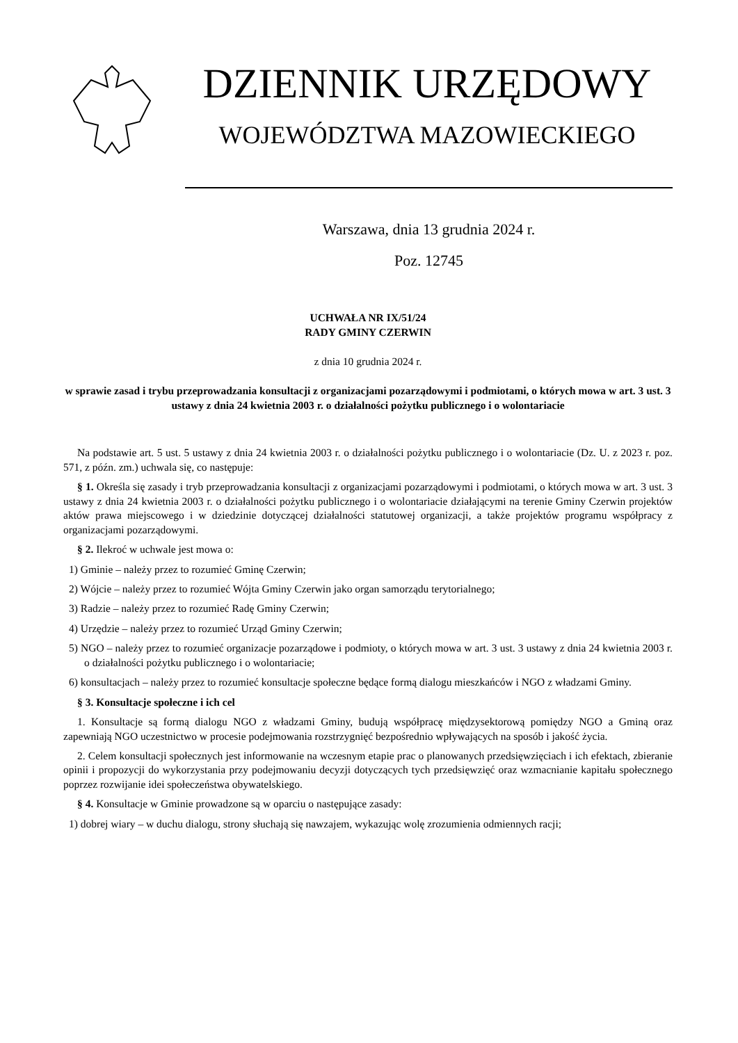DZIENNIK URZĘDOWY
WOJEWÓDZTWA MAZOWIECKIEGO
Warszawa, dnia 13 grudnia 2024 r.
Poz. 12745
UCHWAŁA NR IX/51/24
RADY GMINY CZERWIN
z dnia 10 grudnia 2024 r.
w sprawie zasad i trybu przeprowadzania konsultacji z organizacjami pozarządowymi i podmiotami, o których mowa w art. 3 ust. 3 ustawy z dnia 24 kwietnia 2003 r. o działalności pożytku publicznego i o wolontariacie
Na podstawie art. 5 ust. 5 ustawy z dnia 24 kwietnia 2003 r. o działalności pożytku publicznego i o wolontariacie (Dz. U. z 2023 r. poz. 571, z późn. zm.) uchwala się, co następuje:
§ 1. Określa się zasady i tryb przeprowadzania konsultacji z organizacjami pozarządowymi i podmiotami, o których mowa w art. 3 ust. 3 ustawy z dnia 24 kwietnia 2003 r. o działalności pożytku publicznego i o wolontariacie działającymi na terenie Gminy Czerwin projektów aktów prawa miejscowego i w dziedzinie dotyczącej działalności statutowej organizacji, a także projektów programu współpracy z organizacjami pozarządowymi.
§ 2. Ilekroć w uchwale jest mowa o:
1) Gminie – należy przez to rozumieć Gminę Czerwin;
2) Wójcie – należy przez to rozumieć Wójta Gminy Czerwin jako organ samorządu terytorialnego;
3) Radzie – należy przez to rozumieć Radę Gminy Czerwin;
4) Urzędzie – należy przez to rozumieć Urząd Gminy Czerwin;
5) NGO – należy przez to rozumieć organizacje pozarządowe i podmioty, o których mowa w art. 3 ust. 3 ustawy z dnia 24 kwietnia 2003 r. o działalności pożytku publicznego i o wolontariacie;
6) konsultacjach – należy przez to rozumieć konsultacje społeczne będące formą dialogu mieszkańców i NGO z władzami Gminy.
§ 3. Konsultacje społeczne i ich cel
1. Konsultacje są formą dialogu NGO z władzami Gminy, budują współpracę międzysektorową pomiędzy NGO a Gminą oraz zapewniają NGO uczestnictwo w procesie podejmowania rozstrzygnięć bezpośrednio wpływających na sposób i jakość życia.
2. Celem konsultacji społecznych jest informowanie na wczesnym etapie prac o planowanych przedsięwzięciach i ich efektach, zbieranie opinii i propozycji do wykorzystania przy podejmowaniu decyzji dotyczących tych przedsięwzięć oraz wzmacnianie kapitału społecznego poprzez rozwijanie idei społeczeństwa obywatelskiego.
§ 4. Konsultacje w Gminie prowadzone są w oparciu o następujące zasady:
1) dobrej wiary – w duchu dialogu, strony słuchają się nawzajem, wykazując wolę zrozumienia odmiennych racji;